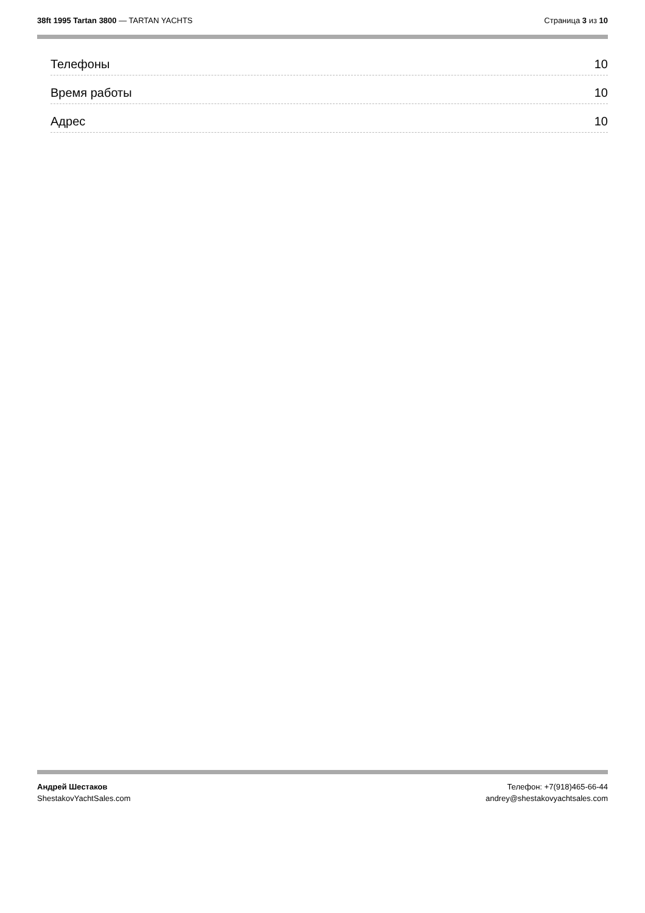38ft 1995 Tartan 3800 — TARTAN YACHTS
Страница 3 из 10
Телефоны 10
Время работы 10
Адрес 10
Андрей Шестаков
ShestakovYachtSales.com
Телефон: +7(918)465-66-44
andrey@shestakovyachtsales.com